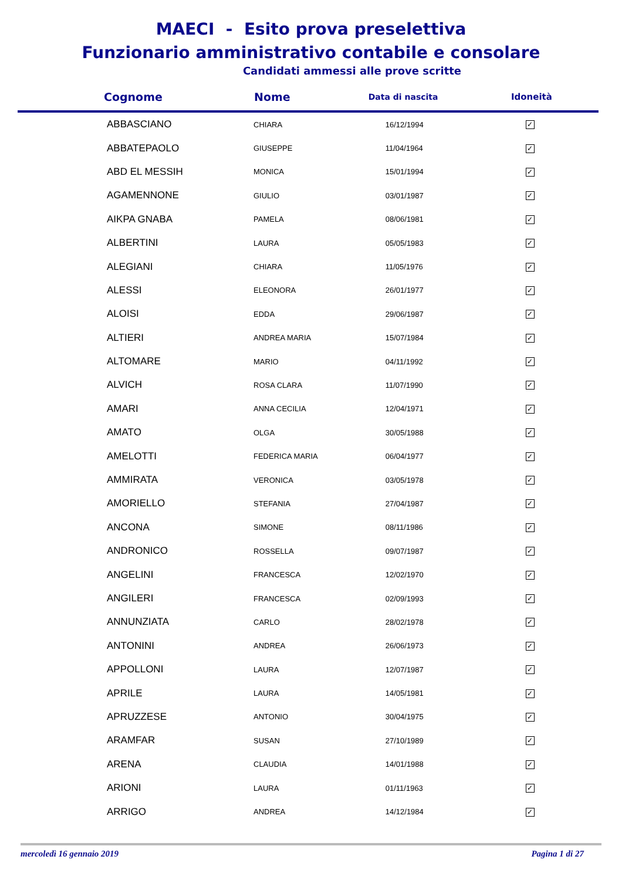MAECI - Esito prova preselettiva
Funzionario amministrativo contabile e consolare
Candidati ammessi alle prove scritte
| Cognome | Nome | Data di nascita | Idoneità |
| --- | --- | --- | --- |
| ABBASCIANO | CHIARA | 16/12/1994 | ✓ |
| ABBATEPAOLO | GIUSEPPE | 11/04/1964 | ✓ |
| ABD EL MESSIH | MONICA | 15/01/1994 | ✓ |
| AGAMENNONE | GIULIO | 03/01/1987 | ✓ |
| AIKPA GNABA | PAMELA | 08/06/1981 | ✓ |
| ALBERTINI | LAURA | 05/05/1983 | ✓ |
| ALEGIANI | CHIARA | 11/05/1976 | ✓ |
| ALESSI | ELEONORA | 26/01/1977 | ✓ |
| ALOISI | EDDA | 29/06/1987 | ✓ |
| ALTIERI | ANDREA MARIA | 15/07/1984 | ✓ |
| ALTOMARE | MARIO | 04/11/1992 | ✓ |
| ALVICH | ROSA CLARA | 11/07/1990 | ✓ |
| AMARI | ANNA CECILIA | 12/04/1971 | ✓ |
| AMATO | OLGA | 30/05/1988 | ✓ |
| AMELOTTI | FEDERICA MARIA | 06/04/1977 | ✓ |
| AMMIRATA | VERONICA | 03/05/1978 | ✓ |
| AMORIELLO | STEFANIA | 27/04/1987 | ✓ |
| ANCONA | SIMONE | 08/11/1986 | ✓ |
| ANDRONICO | ROSSELLA | 09/07/1987 | ✓ |
| ANGELINI | FRANCESCA | 12/02/1970 | ✓ |
| ANGILERI | FRANCESCA | 02/09/1993 | ✓ |
| ANNUNZIATA | CARLO | 28/02/1978 | ✓ |
| ANTONINI | ANDREA | 26/06/1973 | ✓ |
| APPOLLONI | LAURA | 12/07/1987 | ✓ |
| APRILE | LAURA | 14/05/1981 | ✓ |
| APRUZZESE | ANTONIO | 30/04/1975 | ✓ |
| ARAMFAR | SUSAN | 27/10/1989 | ✓ |
| ARENA | CLAUDIA | 14/01/1988 | ✓ |
| ARIONI | LAURA | 01/11/1963 | ✓ |
| ARRIGO | ANDREA | 14/12/1984 | ✓ |
mercoledì 16 gennaio 2019 Pagina 1 di 27